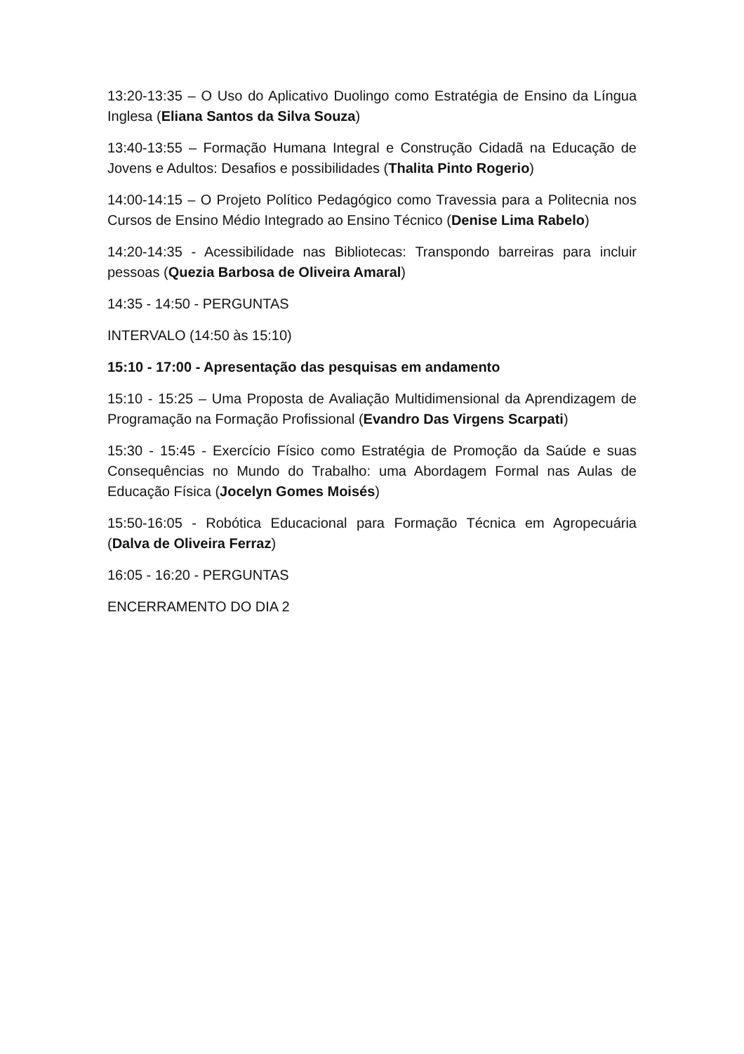13:20-13:35 – O Uso do Aplicativo Duolingo como Estratégia de Ensino da Língua Inglesa (Eliana Santos da Silva Souza)
13:40-13:55 – Formação Humana Integral e Construção Cidadã na Educação de Jovens e Adultos: Desafios e possibilidades (Thalita Pinto Rogerio)
14:00-14:15 – O Projeto Político Pedagógico como Travessia para a Politecnia nos Cursos de Ensino Médio Integrado ao Ensino Técnico (Denise Lima Rabelo)
14:20-14:35 - Acessibilidade nas Bibliotecas: Transpondo barreiras para incluir pessoas (Quezia Barbosa de Oliveira Amaral)
14:35 - 14:50 - PERGUNTAS
INTERVALO (14:50 às 15:10)
15:10 - 17:00 - Apresentação das pesquisas em andamento
15:10 - 15:25 – Uma Proposta de Avaliação Multidimensional da Aprendizagem de Programação na Formação Profissional (Evandro Das Virgens Scarpati)
15:30 - 15:45 - Exercício Físico como Estratégia de Promoção da Saúde e suas Consequências no Mundo do Trabalho: uma Abordagem Formal nas Aulas de Educação Física (Jocelyn Gomes Moisés)
15:50-16:05 - Robótica Educacional para Formação Técnica em Agropecuária (Dalva de Oliveira Ferraz)
16:05 - 16:20 - PERGUNTAS
ENCERRAMENTO DO DIA 2